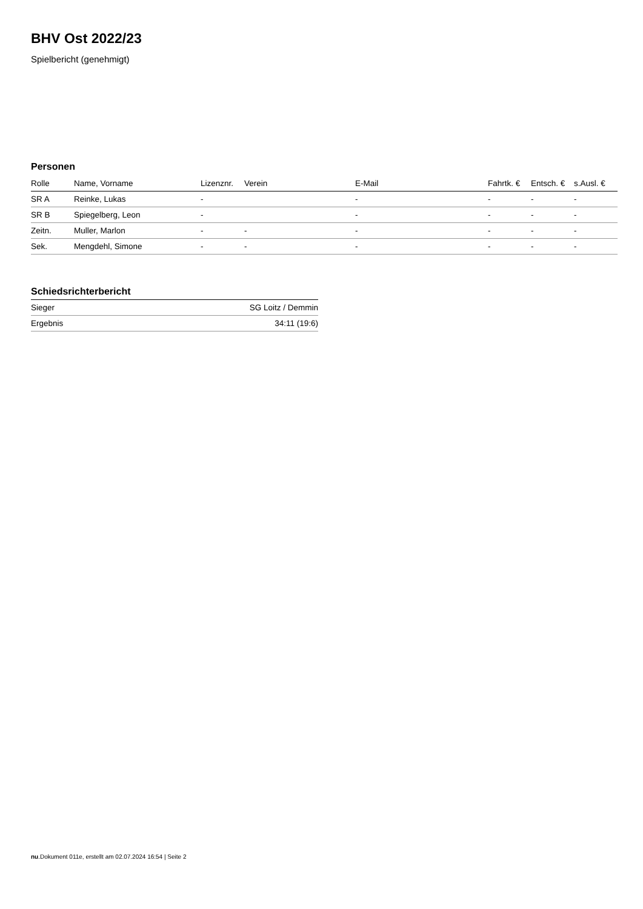BHV Ost 2022/23
Spielbericht (genehmigt)
Personen
| Rolle | Name, Vorname | Lizenznr. | Verein | E-Mail | Fahrtk. € | Entsch. € | s.Ausl. € |
| --- | --- | --- | --- | --- | --- | --- | --- |
| SR A | Reinke, Lukas | - | | - | - | - | - |
| SR B | Spiegelberg, Leon | - | | - | - | - | - |
| Zeitn. | Muller, Marlon | - | - | - | - | - | - |
| Sek. | Mengdehl, Simone | - | - | - | - | - | - |
Schiedsrichterbericht
| Sieger | SG Loitz / Demmin |
| Ergebnis | 34:11 (19:6) |
nu.Dokument 011e, erstellt am 02.07.2024 16:54 | Seite 2